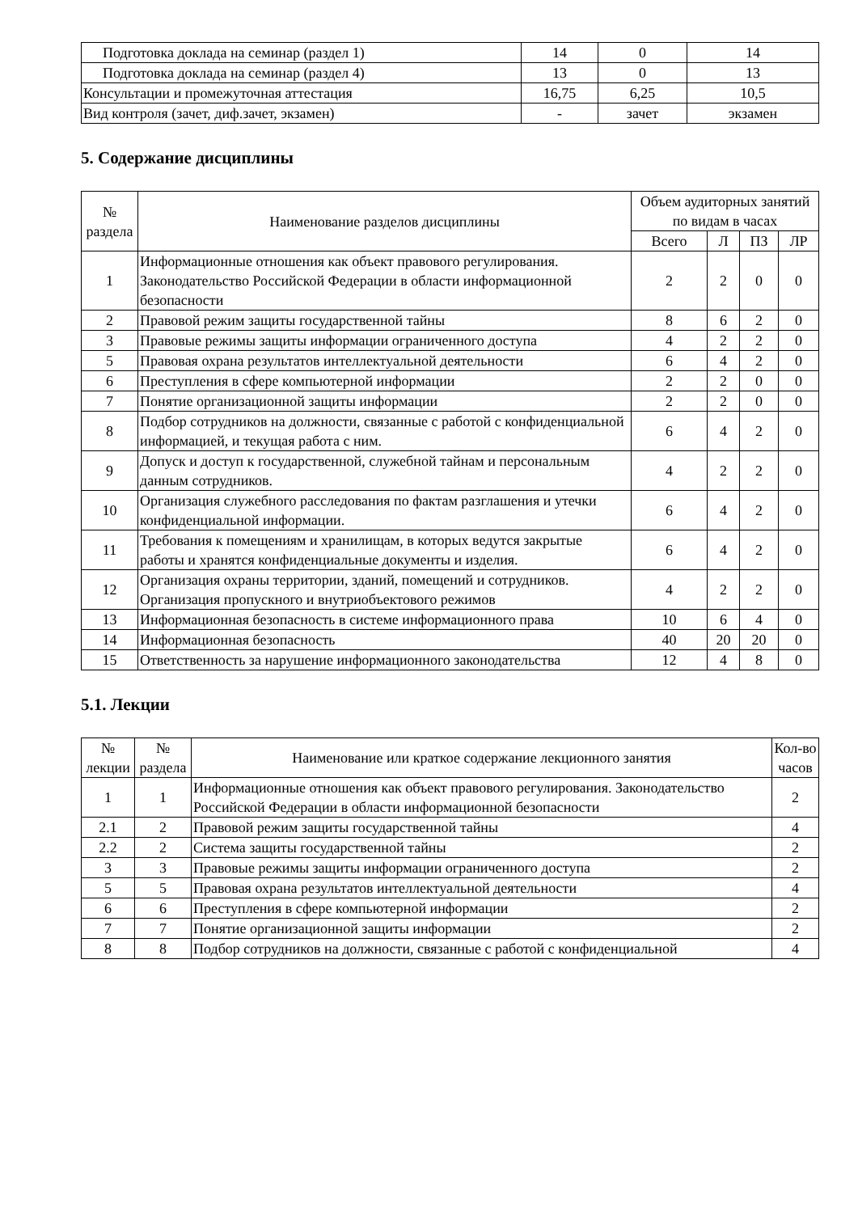| Подготовка доклада на семинар (раздел 1) | 14 | 0 | 14 |
| Подготовка доклада на семинар (раздел 4) | 13 | 0 | 13 |
| Консультации и промежуточная аттестация | 16,75 | 6,25 | 10,5 |
| Вид контроля (зачет, диф.зачет, экзамен) | - | зачет | экзамен |
5. Содержание дисциплины
| № раздела | Наименование разделов дисциплины | Объем аудиторных занятий по видам в часах | | | |
| --- | --- | --- | --- | --- | --- |
| | | Всего | Л | ПЗ | ЛР |
| 1 | Информационные отношения как объект правового регулирования. Законодательство Российской Федерации в области информационной безопасности | 2 | 2 | 0 | 0 |
| 2 | Правовой режим защиты государственной тайны | 8 | 6 | 2 | 0 |
| 3 | Правовые режимы защиты информации ограниченного доступа | 4 | 2 | 2 | 0 |
| 5 | Правовая охрана результатов интеллектуальной деятельности | 6 | 4 | 2 | 0 |
| 6 | Преступления в сфере компьютерной информации | 2 | 2 | 0 | 0 |
| 7 | Понятие организационной защиты информации | 2 | 2 | 0 | 0 |
| 8 | Подбор сотрудников на должности, связанные с работой с конфиденциальной информацией, и текущая работа с ним. | 6 | 4 | 2 | 0 |
| 9 | Допуск и доступ к государственной, служебной тайнам и персональным данным сотрудников. | 4 | 2 | 2 | 0 |
| 10 | Организация служебного расследования по фактам разглашения и утечки конфиденциальной информации. | 6 | 4 | 2 | 0 |
| 11 | Требования к помещениям и хранилищам, в которых ведутся закрытые работы и хранятся конфиденциальные документы и изделия. | 6 | 4 | 2 | 0 |
| 12 | Организация охраны территории, зданий, помещений и сотрудников. Организация пропускного и внутриобъектового режимов | 4 | 2 | 2 | 0 |
| 13 | Информационная безопасность в системе информационного права | 10 | 6 | 4 | 0 |
| 14 | Информационная безопасность | 40 | 20 | 20 | 0 |
| 15 | Ответственность за нарушение информационного законодательства | 12 | 4 | 8 | 0 |
5.1. Лекции
| № лекции | № раздела | Наименование или краткое содержание лекционного занятия | Кол-во часов |
| --- | --- | --- | --- |
| 1 | 1 | Информационные отношения как объект правового регулирования. Законодательство Российской Федерации в области информационной безопасности | 2 |
| 2.1 | 2 | Правовой режим защиты государственной тайны | 4 |
| 2.2 | 2 | Система защиты государственной тайны | 2 |
| 3 | 3 | Правовые режимы защиты информации ограниченного доступа | 2 |
| 5 | 5 | Правовая охрана результатов интеллектуальной деятельности | 4 |
| 6 | 6 | Преступления в сфере компьютерной информации | 2 |
| 7 | 7 | Понятие организационной защиты информации | 2 |
| 8 | 8 | Подбор сотрудников на должности, связанные с работой с конфиденциальной | 4 |